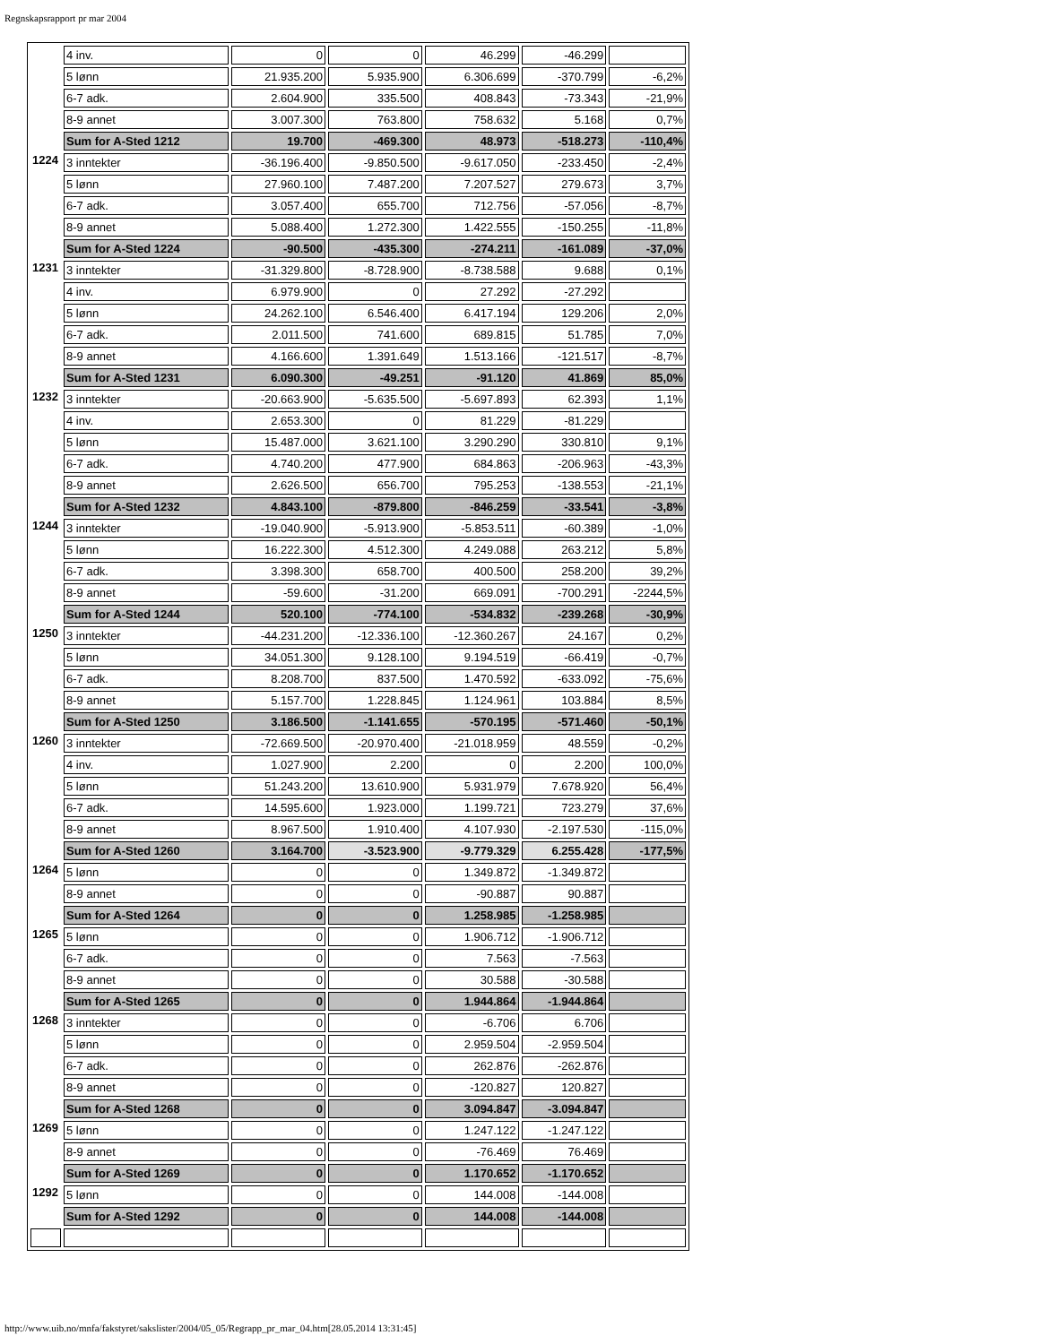Regnskapsrapport pr mar 2004
| | 4 inv. | 0 | 0 | 46.299 | -46.299 | |
| | 5 lønn | 21.935.200 | 5.935.900 | 6.306.699 | -370.799 | -6,2% |
| | 6-7 adk. | 2.604.900 | 335.500 | 408.843 | -73.343 | -21,9% |
| | 8-9 annet | 3.007.300 | 763.800 | 758.632 | 5.168 | 0,7% |
| | Sum for A-Sted 1212 | 19.700 | -469.300 | 48.973 | -518.273 | -110,4% |
| 1224 | 3 inntekter | -36.196.400 | -9.850.500 | -9.617.050 | -233.450 | -2,4% |
| | 5 lønn | 27.960.100 | 7.487.200 | 7.207.527 | 279.673 | 3,7% |
| | 6-7 adk. | 3.057.400 | 655.700 | 712.756 | -57.056 | -8,7% |
| | 8-9 annet | 5.088.400 | 1.272.300 | 1.422.555 | -150.255 | -11,8% |
| | Sum for A-Sted 1224 | -90.500 | -435.300 | -274.211 | -161.089 | -37,0% |
| 1231 | 3 inntekter | -31.329.800 | -8.728.900 | -8.738.588 | 9.688 | 0,1% |
| | 4 inv. | 6.979.900 | 0 | 27.292 | -27.292 | |
| | 5 lønn | 24.262.100 | 6.546.400 | 6.417.194 | 129.206 | 2,0% |
| | 6-7 adk. | 2.011.500 | 741.600 | 689.815 | 51.785 | 7,0% |
| | 8-9 annet | 4.166.600 | 1.391.649 | 1.513.166 | -121.517 | -8,7% |
| | Sum for A-Sted 1231 | 6.090.300 | -49.251 | -91.120 | 41.869 | 85,0% |
| 1232 | 3 inntekter | -20.663.900 | -5.635.500 | -5.697.893 | 62.393 | 1,1% |
| | 4 inv. | 2.653.300 | 0 | 81.229 | -81.229 | |
| | 5 lønn | 15.487.000 | 3.621.100 | 3.290.290 | 330.810 | 9,1% |
| | 6-7 adk. | 4.740.200 | 477.900 | 684.863 | -206.963 | -43,3% |
| | 8-9 annet | 2.626.500 | 656.700 | 795.253 | -138.553 | -21,1% |
| | Sum for A-Sted 1232 | 4.843.100 | -879.800 | -846.259 | -33.541 | -3,8% |
| 1244 | 3 inntekter | -19.040.900 | -5.913.900 | -5.853.511 | -60.389 | -1,0% |
| | 5 lønn | 16.222.300 | 4.512.300 | 4.249.088 | 263.212 | 5,8% |
| | 6-7 adk. | 3.398.300 | 658.700 | 400.500 | 258.200 | 39,2% |
| | 8-9 annet | -59.600 | -31.200 | 669.091 | -700.291 | -2244,5% |
| | Sum for A-Sted 1244 | 520.100 | -774.100 | -534.832 | -239.268 | -30,9% |
| 1250 | 3 inntekter | -44.231.200 | -12.336.100 | -12.360.267 | 24.167 | 0,2% |
| | 5 lønn | 34.051.300 | 9.128.100 | 9.194.519 | -66.419 | -0,7% |
| | 6-7 adk. | 8.208.700 | 837.500 | 1.470.592 | -633.092 | -75,6% |
| | 8-9 annet | 5.157.700 | 1.228.845 | 1.124.961 | 103.884 | 8,5% |
| | Sum for A-Sted 1250 | 3.186.500 | -1.141.655 | -570.195 | -571.460 | -50,1% |
| 1260 | 3 inntekter | -72.669.500 | -20.970.400 | -21.018.959 | 48.559 | -0,2% |
| | 4 inv. | 1.027.900 | 2.200 | 0 | 2.200 | 100,0% |
| | 5 lønn | 51.243.200 | 13.610.900 | 5.931.979 | 7.678.920 | 56,4% |
| | 6-7 adk. | 14.595.600 | 1.923.000 | 1.199.721 | 723.279 | 37,6% |
| | 8-9 annet | 8.967.500 | 1.910.400 | 4.107.930 | -2.197.530 | -115,0% |
| | Sum for A-Sted 1260 | 3.164.700 | -3.523.900 | -9.779.329 | 6.255.428 | -177,5% |
| 1264 | 5 lønn | 0 | 0 | 1.349.872 | -1.349.872 | |
| | 8-9 annet | 0 | 0 | -90.887 | 90.887 | |
| | Sum for A-Sted 1264 | 0 | 0 | 1.258.985 | -1.258.985 | |
| 1265 | 5 lønn | 0 | 0 | 1.906.712 | -1.906.712 | |
| | 6-7 adk. | 0 | 0 | 7.563 | -7.563 | |
| | 8-9 annet | 0 | 0 | 30.588 | -30.588 | |
| | Sum for A-Sted 1265 | 0 | 0 | 1.944.864 | -1.944.864 | |
| 1268 | 3 inntekter | 0 | 0 | -6.706 | 6.706 | |
| | 5 lønn | 0 | 0 | 2.959.504 | -2.959.504 | |
| | 6-7 adk. | 0 | 0 | 262.876 | -262.876 | |
| | 8-9 annet | 0 | 0 | -120.827 | 120.827 | |
| | Sum for A-Sted 1268 | 0 | 0 | 3.094.847 | -3.094.847 | |
| 1269 | 5 lønn | 0 | 0 | 1.247.122 | -1.247.122 | |
| | 8-9 annet | 0 | 0 | -76.469 | 76.469 | |
| | Sum for A-Sted 1269 | 0 | 0 | 1.170.652 | -1.170.652 | |
| 1292 | 5 lønn | 0 | 0 | 144.008 | -144.008 | |
| | Sum for A-Sted 1292 | 0 | 0 | 144.008 | -144.008 | |
http://www.uib.no/mnfa/fakstyret/sakslister/2004/05_05/Regrapp_pr_mar_04.htm[28.05.2014 13:31:45]